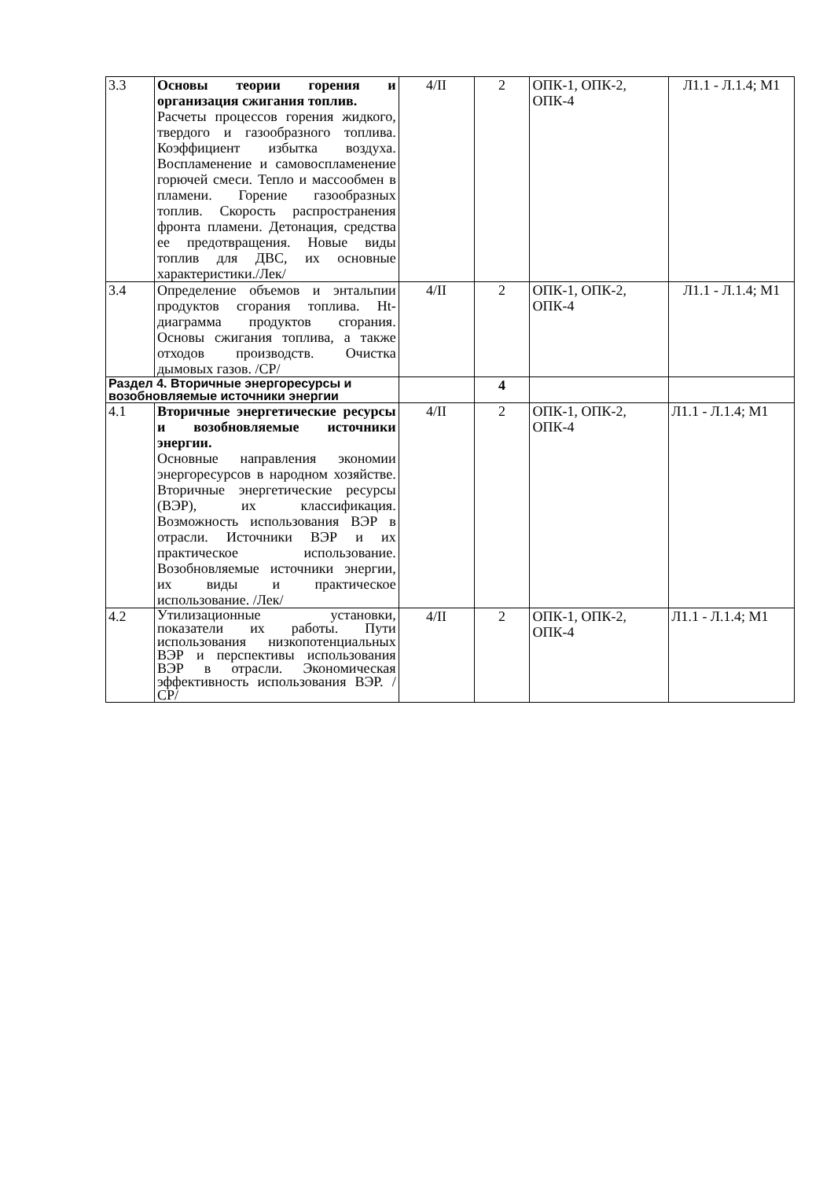| 3.3 | Основы теории горения и организация сжигания топлив. Расчеты процессов горения жидкого, твердого и газообразного топлива. Коэффициент избытка воздуха. Воспламенение и самовоспламенение горючей смеси. Тепло и массообмен в пламени. Горение газообразных топлив. Скорость распространения фронта пламени. Детонация, средства ее предотвращения. Новые виды топлив для ДВС, их основные характеристики./Лек/ | 4/II | 2 | ОПК-1, ОПК-2, ОПК-4 | Л1.1 - Л.1.4; М1 |
| 3.4 | Определение объемов и энтальпии продуктов сгорания топлива. Ht-диаграмма продуктов сгорания. Основы сжигания топлива, а также отходов производств. Очистка дымовых газов. /СР/ | 4/II | 2 | ОПК-1, ОПК-2, ОПК-4 | Л1.1 - Л.1.4; М1 |
| Раздел 4. Вторичные энергоресурсы и возобновляемые источники энергии | | | 4 | | |
| 4.1 | Вторичные энергетические ресурсы и возобновляемые источники энергии. Основные направления экономии энергоресурсов в народном хозяйстве. Вторичные энергетические ресурсы (ВЭР), их классификация. Возможность использования ВЭР в отрасли. Источники ВЭР и их практическое использование. Возобновляемые источники энергии, их виды и практическое использование. /Лек/ | 4/II | 2 | ОПК-1, ОПК-2, ОПК-4 | Л1.1 - Л.1.4; М1 |
| 4.2 | Утилизационные установки, показатели их работы. Пути использования низкопотенциальных ВЭР и перспективы использования ВЭР в отрасли. Экономическая эффективность использования ВЭР. /СР/ | 4/II | 2 | ОПК-1, ОПК-2, ОПК-4 | Л1.1 - Л.1.4; М1 |